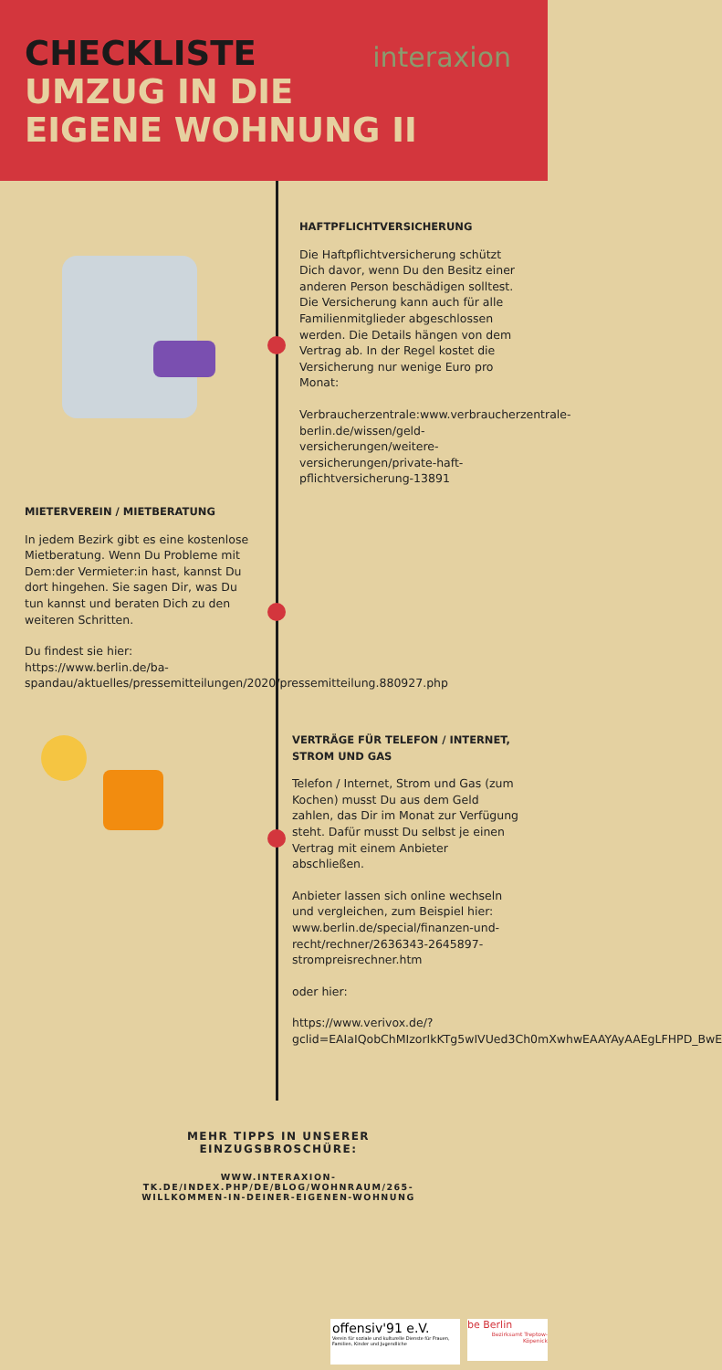CHECKLISTE
UMZUG IN DIE
EIGENE WOHNUNG II
interaxion
HAFTPFLICHTVERSICHERUNG
Die Haftpflichtversicherung schützt Dich davor, wenn Du den Besitz einer anderen Person beschädigen solltest. Die Versicherung kann auch für alle Familienmitglieder abgeschlossen werden. Die Details hängen von dem Vertrag ab. In der Regel kostet die Versicherung nur wenige Euro pro Monat:
Verbraucherzentrale:www.verbraucherzentrale-berlin.de/wissen/geld-versicherungen/weitere-versicherungen/private-haft-pflichtversicherung-13891
MIETERVEREIN / MIETBERATUNG
In jedem Bezirk gibt es eine kostenlose Mietberatung. Wenn Du Probleme mit Dem:der Vermieter:in hast, kannst Du dort hingehen. Sie sagen Dir, was Du tun kannst und beraten Dich zu den weiteren Schritten.
Du findest sie hier: https://www.berlin.de/ba-spandau/aktuelles/pressemitteilungen/2020/pressemitteilung.880927.php
VERTRÄGE FÜR TELEFON / INTERNET, STROM UND GAS
Telefon / Internet, Strom und Gas (zum Kochen) musst Du aus dem Geld zahlen, das Dir im Monat zur Verfügung steht. Dafür musst Du selbst je einen Vertrag mit einem Anbieter abschließen.
Anbieter lassen sich online wechseln und vergleichen, zum Beispiel hier: www.berlin.de/special/finanzen-und-recht/rechner/2636343-2645897-strompreisrechner.htm
oder hier:
https://www.verivox.de/?gclid=EAIaIQobChMIzorIkKTg5wIVUed3Ch0mXwhwEAAYAyAAEgLFHPD_BwE
MEHR TIPPS IN UNSERER
EINZUGSBROSCHÜRE:
WWW.INTERAXION-
TK.DE/INDEX.PHP/DE/BLOG/WOHNRAUM/265-
WILLKOMMEN-IN-DEINER-EIGENEN-WOHNUNG
offensiv'91 e.V.
Verein für soziale und kulturelle Dienste für Frauen, Familien, Kinder und Jugendliche
be Berlin
Bezirksamt Treptow-Köpenick